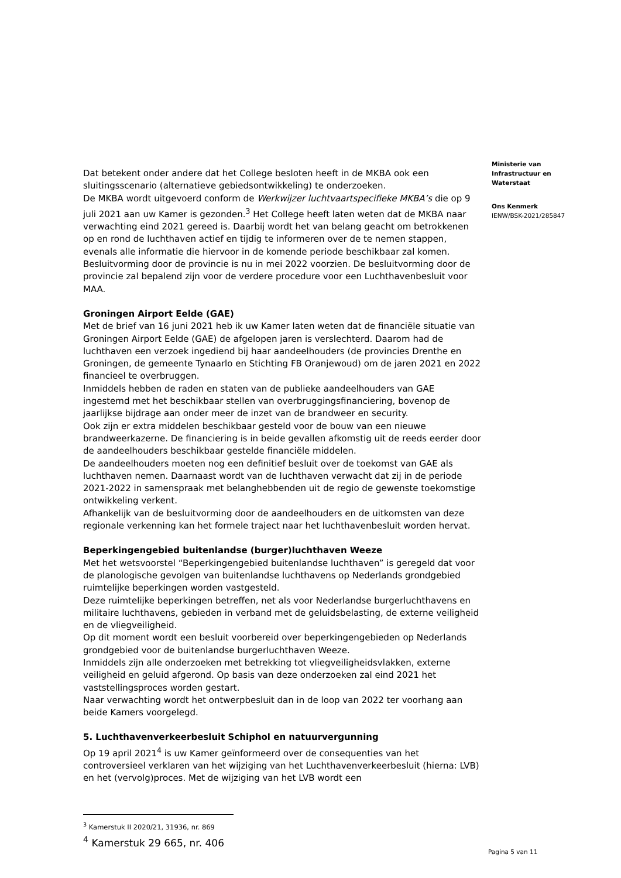Dat betekent onder andere dat het College besloten heeft in de MKBA ook een sluitingsscenario (alternatieve gebiedsontwikkeling) te onderzoeken.
De MKBA wordt uitgevoerd conform de Werkwijzer luchtvaartspecifieke MKBA’s die op 9 juli 2021 aan uw Kamer is gezonden.<sup>3</sup> Het College heeft laten weten dat de MKBA naar verwachting eind 2021 gereed is. Daarbij wordt het van belang geacht om betrokkenen op en rond de luchthaven actief en tijdig te informeren over de te nemen stappen, evenals alle informatie die hiervoor in de komende periode beschikbaar zal komen. Besluitvorming door de provincie is nu in mei 2022 voorzien. De besluitvorming door de provincie zal bepalend zijn voor de verdere procedure voor een Luchthavenbesluit voor MAA.
Groningen Airport Eelde (GAE)
Met de brief van 16 juni 2021 heb ik uw Kamer laten weten dat de financiële situatie van Groningen Airport Eelde (GAE) de afgelopen jaren is verslechterd. Daarom had de luchthaven een verzoek ingediend bij haar aandeelhouders (de provincies Drenthe en Groningen, de gemeente Tynaarlo en Stichting FB Oranjewoud) om de jaren 2021 en 2022 financieel te overbruggen.
Inmiddels hebben de raden en staten van de publieke aandeelhouders van GAE ingestemd met het beschikbaar stellen van overbruggingsfinanciering, bovenop de jaarlijkse bijdrage aan onder meer de inzet van de brandweer en security.
Ook zijn er extra middelen beschikbaar gesteld voor de bouw van een nieuwe brandweerkazerne. De financiering is in beide gevallen afkomstig uit de reeds eerder door de aandeelhouders beschikbaar gestelde financiële middelen.
De aandeelhouders moeten nog een definitief besluit over de toekomst van GAE als luchthaven nemen. Daarnaast wordt van de luchthaven verwacht dat zij in de periode 2021-2022 in samenspraak met belanghebbenden uit de regio de gewenste toekomstige ontwikkeling verkent.
Afhankelijk van de besluitvorming door de aandeelhouders en de uitkomsten van deze regionale verkenning kan het formele traject naar het luchthavenbesluit worden hervat.
Beperkingengebied buitenlandse (burger)luchthaven Weeze
Met het wetsvoorstel “Beperkingengebied buitenlandse luchthaven” is geregeld dat voor de planologische gevolgen van buitenlandse luchthavens op Nederlands grondgebied ruimtelijke beperkingen worden vastgesteld.
Deze ruimtelijke beperkingen betreffen, net als voor Nederlandse burgerluchthavens en militaire luchthavens, gebieden in verband met de geluidsbelasting, de externe veiligheid en de vliegveiligheid.
Op dit moment wordt een besluit voorbereid over beperkingengebieden op Nederlands grondgebied voor de buitenlandse burgerluchthaven Weeze.
Inmiddels zijn alle onderzoeken met betrekking tot vliegveiligheidsvlakken, externe veiligheid en geluid afgerond. Op basis van deze onderzoeken zal eind 2021 het vaststellingsproces worden gestart.
Naar verwachting wordt het ontwerpbesluit dan in de loop van 2022 ter voorhang aan beide Kamers voorgelegd.
5. Luchthavenverkeerbesluit Schiphol en natuurvergunning
Op 19 april 2021<sup>4</sup> is uw Kamer geïnformeerd over de consequenties van het controversieel verklaren van het wijziging van het Luchthavenverkeerbesluit (hierna: LVB) en het (vervolg)proces. Met de wijziging van het LVB wordt een
<sup>3</sup> Kamerstuk II 2020/21, 31936, nr. 869
<sup>4</sup> Kamerstuk 29 665, nr. 406
Ministerie van
Infrastructuur en
Waterstaat
Ons Kenmerk
IENW/BSK-2021/285847
Pagina 5 van 11